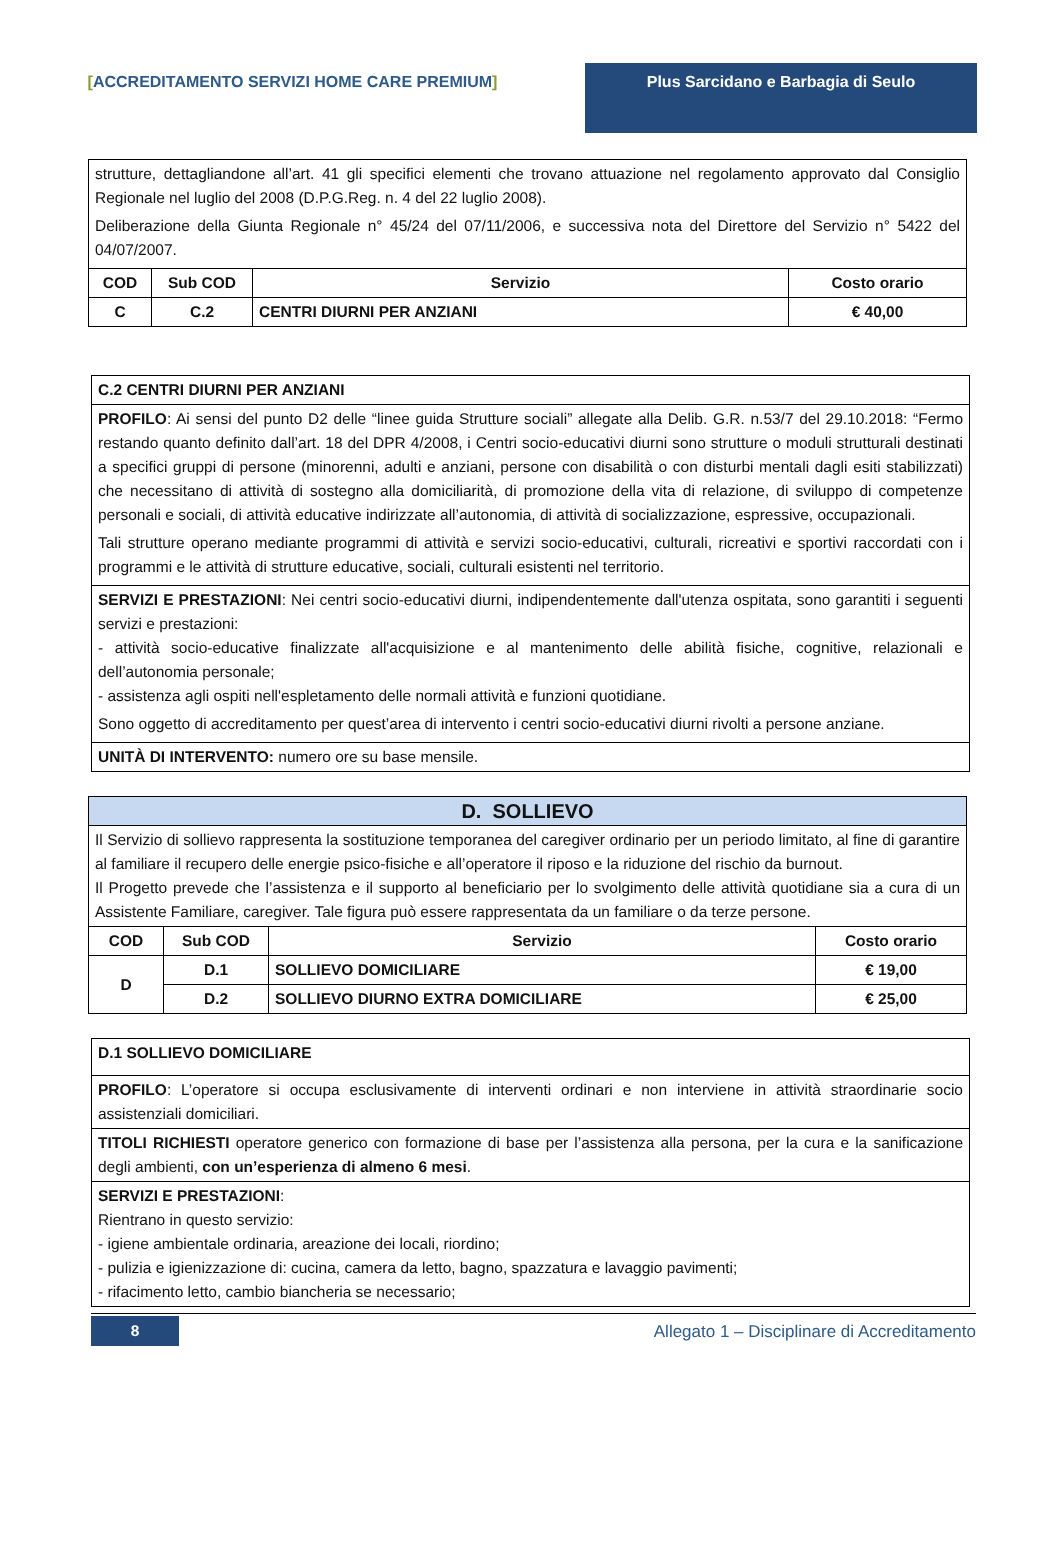[ACCREDITAMENTO SERVIZI HOME CARE PREMIUM] Plus Sarcidano e Barbagia di Seulo
| strutture, dettagliandone all’art. 41 gli specifici elementi che trovano attuazione nel regolamento approvato dal Consiglio Regionale nel luglio del 2008 (D.P.G.Reg. n. 4 del 22 luglio 2008). Deliberazione della Giunta Regionale n° 45/24 del 07/11/2006, e successiva nota del Direttore del Servizio n° 5422 del 04/07/2007. | | | |
| COD | Sub COD | Servizio | Costo orario |
| C | C.2 | CENTRI DIURNI PER ANZIANI | € 40,00 |
| C.2 CENTRI DIURNI PER ANZIANI |
| PROFILO : Ai sensi del punto D2 delle “linee guida Strutture sociali” allegate alla Delib. G.R. n.53/7 del 29.10.2018: “Fermo restando quanto definito dall’art. 18 del DPR 4/2008, i Centri socio-educativi diurni sono strutture o moduli strutturali destinati a specifici gruppi di persone (minorenni, adulti e anziani, persone con disabilità o con disturbi mentali dagli esiti stabilizzati) che necessitano di attività di sostegno alla domiciliarità, di promozione della vita di relazione, di sviluppo di competenze personali e sociali, di attività educative indirizzate all’autonomia, di attività di socializzazione, espressive, occupazionali. Tali strutture operano mediante programmi di attività e servizi socio-educativi, culturali, ricreativi e sportivi raccordati con i programmi e le attività di strutture educative, sociali, culturali esistenti nel territorio. |
| SERVIZI E PRESTAZIONI : Nei centri socio-educativi diurni, indipendentemente dall'utenza ospitata, sono garantiti i seguenti servizi e prestazioni: - attività socio-educative finalizzate all'acquisizione e al mantenimento delle abilità fisiche, cognitive, relazionali e dell’autonomia personale; - assistenza agli ospiti nell'espletamento delle normali attività e funzioni quotidiane. Sono oggetto di accreditamento per quest’area di intervento i centri socio-educativi diurni rivolti a persone anziane. |
| UNITÀ DI INTERVENTO: numero ore su base mensile. |
| D. SOLLIEVO | | | |
| Il Servizio di sollievo rappresenta la sostituzione temporanea del caregiver ordinario per un periodo limitato, al fine di garantire al familiare il recupero delle energie psico-fisiche e all’operatore il riposo e la riduzione del rischio da burnout. Il Progetto prevede che l’assistenza e il supporto al beneficiario per lo svolgimento delle attività quotidiane sia a cura di un Assistente Familiare, caregiver. Tale figura può essere rappresentata da un familiare o da terze persone. | | | |
| COD | Sub COD | Servizio | Costo orario |
| D | D.1 | SOLLIEVO DOMICILIARE | € 19,00 |
| | D.2 | SOLLIEVO DIURNO EXTRA DOMICILIARE | € 25,00 |
| D.1 SOLLIEVO DOMICILIARE |
| PROFILO : L’operatore si occupa esclusivamente di interventi ordinari e non interviene in attività straordinarie socio assistenziali domiciliari. |
| TITOLI RICHIESTI operatore generico con formazione di base per l’assistenza alla persona, per la cura e la sanificazione degli ambienti, con un’esperienza di almeno 6 mesi . |
| SERVIZI E PRESTAZIONI : Rientrano in questo servizio: - igiene ambientale ordinaria, areazione dei locali, riordino; - pulizia e igienizzazione di: cucina, camera da letto, bagno, spazzatura e lavaggio pavimenti; - rifacimento letto, cambio biancheria se necessario; |
8 Allegato 1 – Disciplinare di Accreditamento